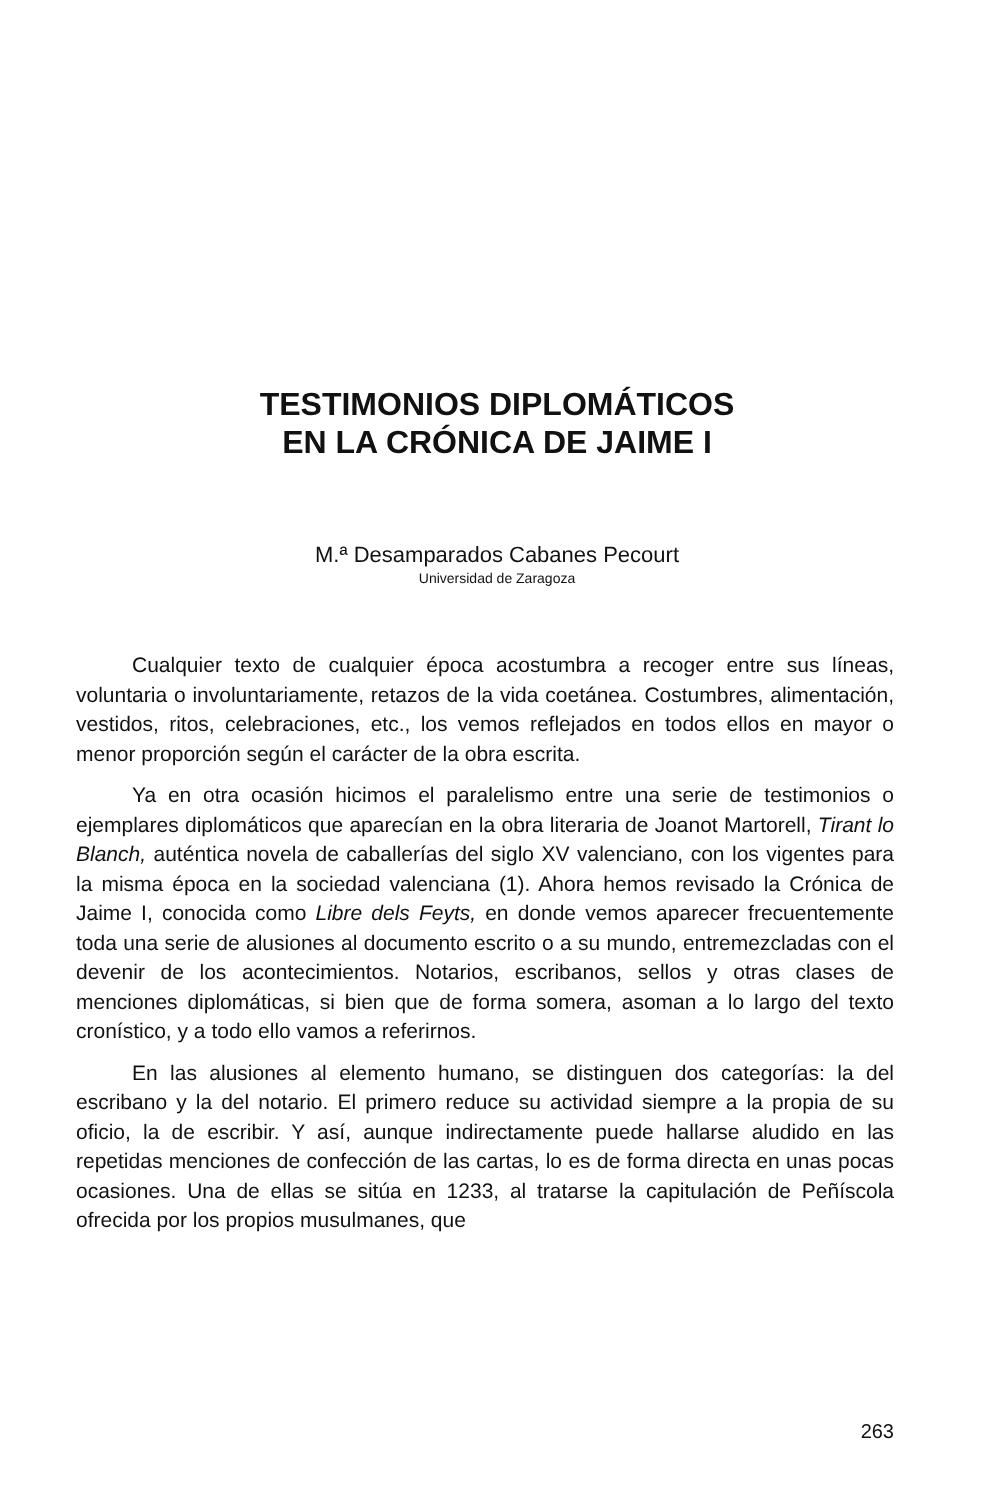TESTIMONIOS DIPLOMÁTICOS
EN LA CRÓNICA DE JAIME I
M.ª Desamparados Cabanes Pecourt
Universidad de Zaragoza
Cualquier texto de cualquier época acostumbra a recoger entre sus líneas, voluntaria o involuntariamente, retazos de la vida coetánea. Costumbres, alimentación, vestidos, ritos, celebraciones, etc., los vemos reflejados en todos ellos en mayor o menor proporción según el carácter de la obra escrita.
Ya en otra ocasión hicimos el paralelismo entre una serie de testimonios o ejemplares diplomáticos que aparecían en la obra literaria de Joanot Martorell, Tirant lo Blanch, auténtica novela de caballerías del siglo XV valenciano, con los vigentes para la misma época en la sociedad valenciana (1). Ahora hemos revisado la Crónica de Jaime I, conocida como Libre dels Feyts, en donde vemos aparecer frecuentemente toda una serie de alusiones al documento escrito o a su mundo, entremezcladas con el devenir de los acontecimientos. Notarios, escribanos, sellos y otras clases de menciones diplomáticas, si bien que de forma somera, asoman a lo largo del texto cronístico, y a todo ello vamos a referirnos.
En las alusiones al elemento humano, se distinguen dos categorías: la del escribano y la del notario. El primero reduce su actividad siempre a la propia de su oficio, la de escribir. Y así, aunque indirectamente puede hallarse aludido en las repetidas menciones de confección de las cartas, lo es de forma directa en unas pocas ocasiones. Una de ellas se sitúa en 1233, al tratarse la capitulación de Peñíscola ofrecida por los propios musulmanes, que
263